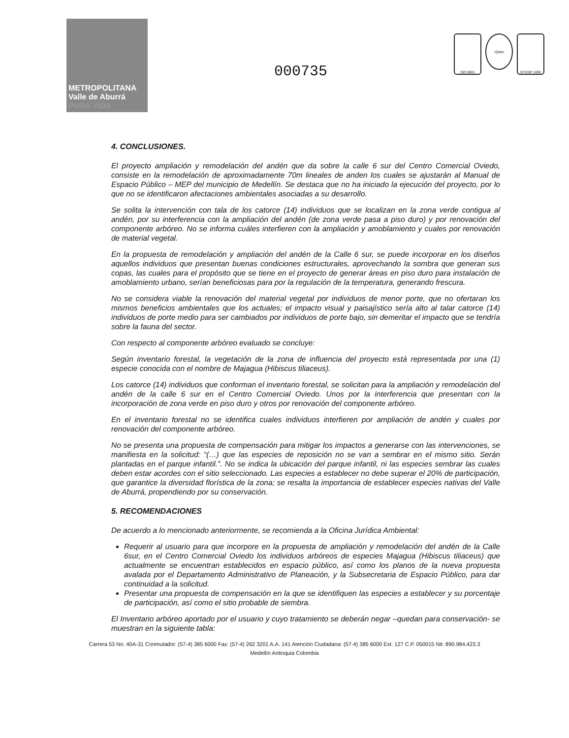METROPOLITANA
Valle de Aburrá
PURA VIDA
000735
ISO 9001
IQNet
NTCGP 1000
4. CONCLUSIONES.
El proyecto ampliación y remodelación del andén que da sobre la calle 6 sur del Centro Comercial Oviedo, consiste en la remodelación de aproximadamente 70m lineales de anden los cuales se ajustarán al Manual de Espacio Público – MEP del municipio de Medellín. Se destaca que no ha iniciado la ejecución del proyecto, por lo que no se identificaron afectaciones ambientales asociadas a su desarrollo.
Se solita la intervención con tala de los catorce (14) individuos que se localizan en la zona verde contigua al andén, por su interferencia con la ampliación del andén (de zona verde pasa a piso duro) y por renovación del componente arbóreo. No se informa cuáles interfieren con la ampliación y amoblamiento y cuales por renovación de material vegetal.
En la propuesta de remodelación y ampliación del andén de la Calle 6 sur, se puede incorporar en los diseños aquellos individuos que presentan buenas condiciones estructurales, aprovechando la sombra que generan sus copas, las cuales para el propósito que se tiene en el proyecto de generar áreas en piso duro para instalación de amoblamiento urbano, serían beneficiosas para por la regulación de la temperatura, generando frescura.
No se considera viable la renovación del material vegetal por individuos de menor porte, que no ofertaran los mismos beneficios ambientales que los actuales; el impacto visual y paisajístico sería alto al talar catorce (14) individuos de porte medio para ser cambiados por individuos de porte bajo, sin demeritar el impacto que se tendría sobre la fauna del sector.
Con respecto al componente arbóreo evaluado se concluye:
Según inventario forestal, la vegetación de la zona de influencia del proyecto está representada por una (1) especie conocida con el nombre de Majagua (Hibiscus tiliaceus).
Los catorce (14) individuos que conforman el inventario forestal, se solicitan para la ampliación y remodelación del andén de la calle 6 sur en el Centro Comercial Oviedo. Unos por la interferencia que presentan con la incorporación de zona verde en piso duro y otros por renovación del componente arbóreo.
En el inventario forestal no se identifica cuales individuos interfieren por ampliación de andén y cuales por renovación del componente arbóreo.
No se presenta una propuesta de compensación para mitigar los impactos a generarse con las intervenciones, se manifiesta en la solicitud: “(…) que las especies de reposición no se van a sembrar en el mismo sitio. Serán plantadas en el parque infantil.”. No se indica la ubicación del parque infantil, ni las especies sembrar las cuales deben estar acordes con el sitio seleccionado. Las especies a establecer no debe superar el 20% de participación, que garantice la diversidad florística de la zona; se resalta la importancia de establecer especies nativas del Valle de Aburrá, propendiendo por su conservación.
5. RECOMENDACIONES
De acuerdo a lo mencionado anteriormente, se recomienda a la Oficina Jurídica Ambiental:
Requerir al usuario para que incorpore en la propuesta de ampliación y remodelación del andén de la Calle 6sur, en el Centro Comercial Oviedo los individuos arbóreos de especies Majagua (Hibiscus tiliaceus) que actualmente se encuentran establecidos en espacio público, así como los planos de la nueva propuesta avalada por el Departamento Administrativo de Planeación, y la Subsecretaria de Espacio Público, para dar continuidad a la solicitud.
Presentar una propuesta de compensación en la que se identifiquen las especies a establecer y su porcentaje de participación, así como el sitio probable de siembra.
El Inventario arbóreo aportado por el usuario y cuyo tratamiento se deberán negar –quedan para conservación- se muestran en la siguiente tabla:
Carrera 53 No. 40A-31 Conmutador: (57-4) 385 6000 Fax: (57-4) 262 3201 A.A. 141 Atención Ciudadana: (57-4) 385 6000 Ext: 127 C.P. 050015 Nit: 890.984.423.3
Medellín Antioquia Colombia